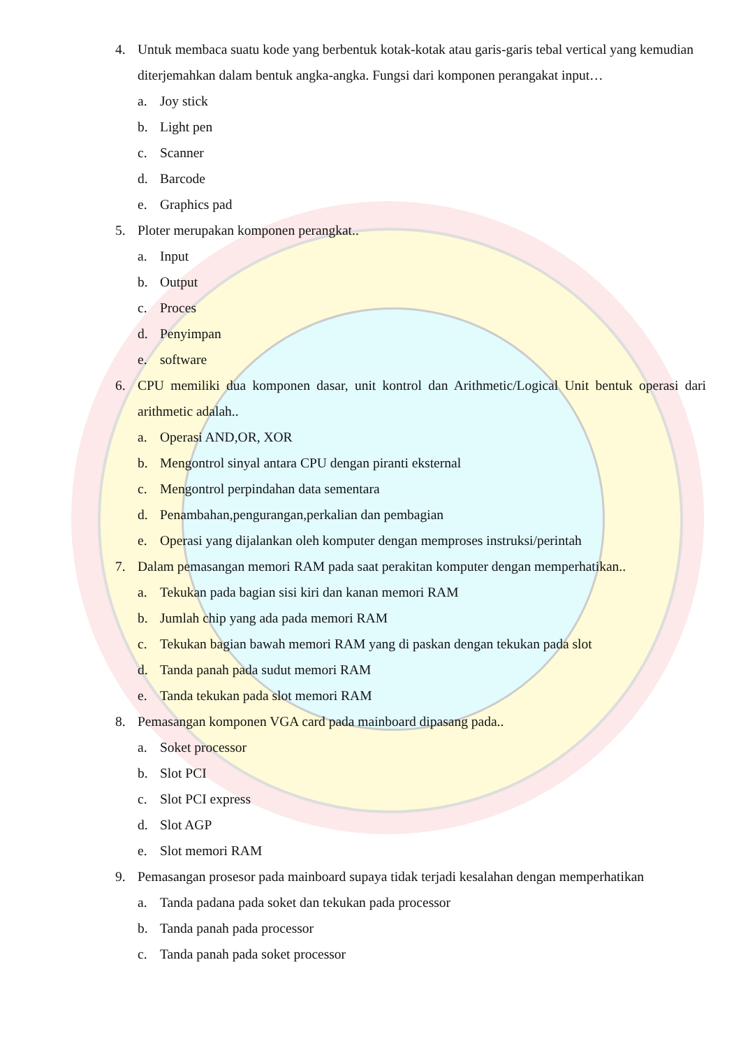4. Untuk membaca suatu kode yang berbentuk kotak-kotak atau garis-garis tebal vertical yang kemudian diterjemahkan dalam bentuk angka-angka. Fungsi dari komponen perangakat input…
a. Joy stick
b. Light pen
c. Scanner
d. Barcode
e. Graphics pad
5. Ploter merupakan komponen perangkat..
a. Input
b. Output
c. Proces
d. Penyimpan
e. software
6. CPU memiliki dua komponen dasar, unit kontrol dan Arithmetic/Logical Unit bentuk operasi dari arithmetic adalah..
a. Operasi AND,OR, XOR
b. Mengontrol sinyal antara CPU dengan piranti eksternal
c. Mengontrol perpindahan data sementara
d. Penambahan,pengurangan,perkalian dan pembagian
e. Operasi yang dijalankan oleh komputer dengan memproses instruksi/perintah
7. Dalam pemasangan memori RAM pada saat perakitan komputer dengan memperhatikan..
a. Tekukan pada bagian sisi kiri dan kanan memori RAM
b. Jumlah chip yang ada pada memori RAM
c. Tekukan bagian bawah memori RAM yang di paskan dengan tekukan pada slot
d. Tanda panah pada sudut memori RAM
e. Tanda tekukan pada slot memori RAM
8. Pemasangan komponen VGA card pada mainboard dipasang pada..
a. Soket processor
b. Slot PCI
c. Slot PCI express
d. Slot AGP
e. Slot memori RAM
9. Pemasangan prosesor pada mainboard supaya tidak terjadi kesalahan dengan memperhatikan
a. Tanda padana pada soket dan tekukan pada processor
b. Tanda panah pada processor
c. Tanda panah pada soket processor